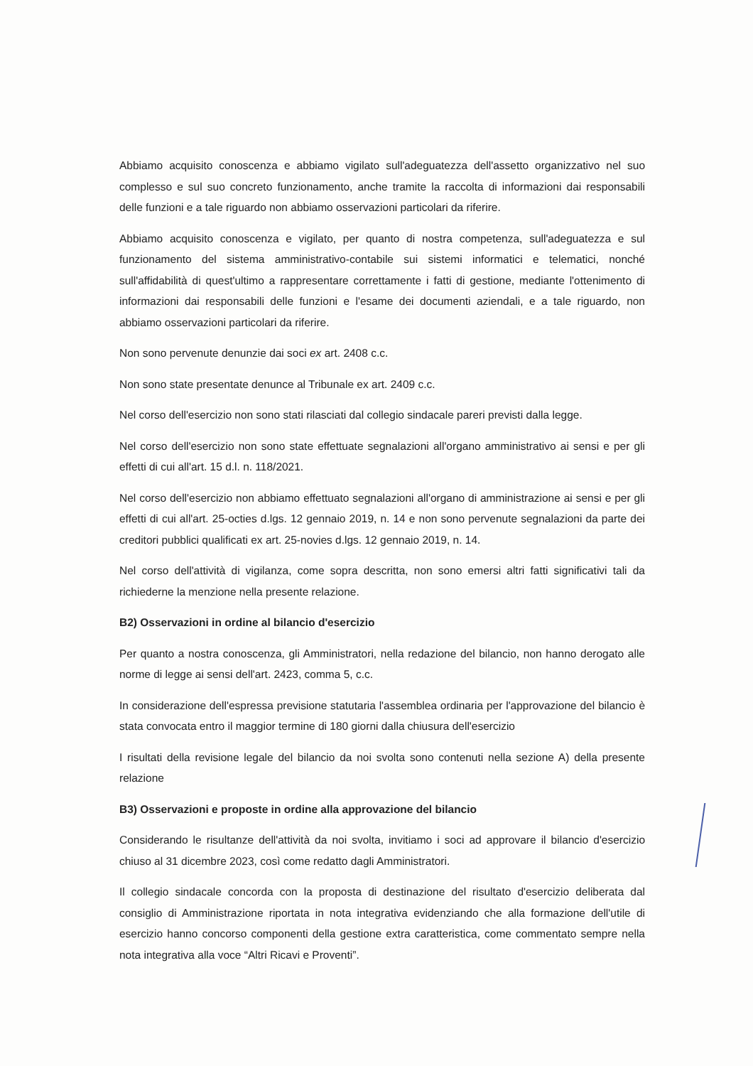Abbiamo acquisito conoscenza e abbiamo vigilato sull'adeguatezza dell'assetto organizzativo nel suo complesso e sul suo concreto funzionamento, anche tramite la raccolta di informazioni dai responsabili delle funzioni e a tale riguardo non abbiamo osservazioni particolari da riferire.
Abbiamo acquisito conoscenza e vigilato, per quanto di nostra competenza, sull'adeguatezza e sul funzionamento del sistema amministrativo-contabile sui sistemi informatici e telematici, nonché sull'affidabilità di quest'ultimo a rappresentare correttamente i fatti di gestione, mediante l'ottenimento di informazioni dai responsabili delle funzioni e l'esame dei documenti aziendali, e a tale riguardo, non abbiamo osservazioni particolari da riferire.
Non sono pervenute denunzie dai soci ex art. 2408 c.c.
Non sono state presentate denunce al Tribunale ex art. 2409 c.c.
Nel corso dell'esercizio non sono stati rilasciati dal collegio sindacale pareri previsti dalla legge.
Nel corso dell'esercizio non sono state effettuate segnalazioni all'organo amministrativo ai sensi e per gli effetti di cui all'art. 15 d.l. n. 118/2021.
Nel corso dell'esercizio non abbiamo effettuato segnalazioni all'organo di amministrazione ai sensi e per gli effetti di cui all'art. 25-octies d.lgs. 12 gennaio 2019, n. 14 e non sono pervenute segnalazioni da parte dei creditori pubblici qualificati ex art. 25-novies d.lgs. 12 gennaio 2019, n. 14.
Nel corso dell'attività di vigilanza, come sopra descritta, non sono emersi altri fatti significativi tali da richiederne la menzione nella presente relazione.
B2) Osservazioni in ordine al bilancio d'esercizio
Per quanto a nostra conoscenza, gli Amministratori, nella redazione del bilancio, non hanno derogato alle norme di legge ai sensi dell'art. 2423, comma 5, c.c.
In considerazione dell'espressa previsione statutaria l'assemblea ordinaria per l'approvazione del bilancio è stata convocata entro il maggior termine di 180 giorni dalla chiusura dell'esercizio
I risultati della revisione legale del bilancio da noi svolta sono contenuti nella sezione A) della presente relazione
B3) Osservazioni e proposte in ordine alla approvazione del bilancio
Considerando le risultanze dell'attività da noi svolta, invitiamo i soci ad approvare il bilancio d'esercizio chiuso al 31 dicembre 2023, così come redatto dagli Amministratori.
Il collegio sindacale concorda con la proposta di destinazione del risultato d'esercizio deliberata dal consiglio di Amministrazione riportata in nota integrativa evidenziando che alla formazione dell'utile di esercizio hanno concorso componenti della gestione extra caratteristica, come commentato sempre nella nota integrativa alla voce “Altri Ricavi e Proventi”.